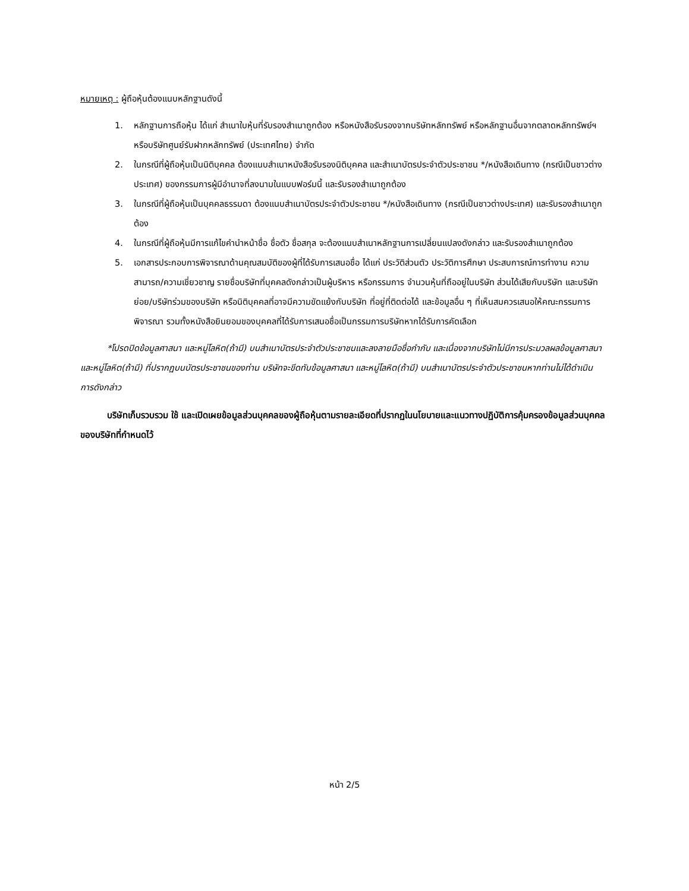หมายเหตุ : ผู้ถือหุ้นต้องแนบหลักฐานดังนี้
1. หลักฐานการถือหุ้น ได้แก่ สำเนาใบหุ้นที่รับรองสำเนาถูกต้อง หรือหนังสือรับรองจากบริษัทหลักทรัพย์ หรือหลักฐานอื่นจากตลาดหลักทรัพย์ฯ หรือบริษัทศูนย์รับฝากหลักทรัพย์ (ประเทศไทย) จำกัด
2. ในกรณีที่ผู้ถือหุ้นเป็นนิติบุคคล ต้องแนบสำเนาหนังสือรับรองนิติบุคคล และสำเนาบัตรประจำตัวประชาชน */หนังสือเดินทาง (กรณีเป็นชาวต่างประเทศ) ของกรรมการผู้มีอำนาจที่ลงนามในแบบฟอร์มนี้ และรับรองสำเนาถูกต้อง
3. ในกรณีที่ผู้ถือหุ้นเป็นบุคคลธรรมดา ต้องแนบสำเนาบัตรประจำตัวประชาชน */หนังสือเดินทาง (กรณีเป็นชาวต่างประเทศ) และรับรองสำเนาถูกต้อง
4. ในกรณีที่ผู้ถือหุ้นมีการแก้ไขคำนำหน้าชื่อ ชื่อตัว ชื่อสกุล จะต้องแนบสำเนาหลักฐานการเปลี่ยนแปลงดังกล่าว และรับรองสำเนาถูกต้อง
5. เอกสารประกอบการพิจารณาด้านคุณสมบัติของผู้ที่ได้รับการเสนอชื่อ ได้แก่ ประวัติส่วนตัว ประวัติการศึกษา ประสบการณ์การทำงาน ความสามารถ/ความเชี่ยวชาญ รายชื่อบริษัทที่บุคคลดังกล่าวเป็นผู้บริหาร หรือกรรมการ จำนวนหุ้นที่ถืออยู่ในบริษัท ส่วนได้เสียกับบริษัท และบริษัทย่อย/บริษัทร่วมของบริษัท หรือนิติบุคคลที่อาจมีความขัดแย้งกับบริษัท ที่อยู่ที่ติดต่อได้ และข้อมูลอื่น ๆ ที่เห็นสมควรเสนอให้คณะกรรมการพิจารณา รวมทั้งหนังสือยินยอมของบุคคลที่ได้รับการเสนอชื่อเป็นกรรมการบริษัทหากได้รับการคัดเลือก
*โปรดปิดข้อมูลศาสนา และหมู่โลหิต(ถ้ามี) บนสำเนาบัตรประจำตัวประชาชนและลงลายมือชื่อกำกับ และเนื่องจากบริษัทไม่มีการประมวลผลข้อมูลศาสนา และหมู่โลหิต(ถ้ามี) ที่ปรากฏบนบัตรประชาชนของท่าน บริษัทจะขีดทับข้อมูลศาสนา และหมู่โลหิต(ถ้ามี) บนสำเนาบัตรประจำตัวประชาชนหากท่านไม่ได้ดำเนินการดังกล่าว
บริษัทเก็บรวบรวม ใช้ และเปิดเผยข้อมูลส่วนบุคคลของผู้ถือหุ้นตามรายละเอียดที่ปรากฏในนโยบายและแนวทางปฏิบัติการคุ้มครองข้อมูลส่วนบุคคลของบริษัทที่กำหนดไว้
หน้า 2/5